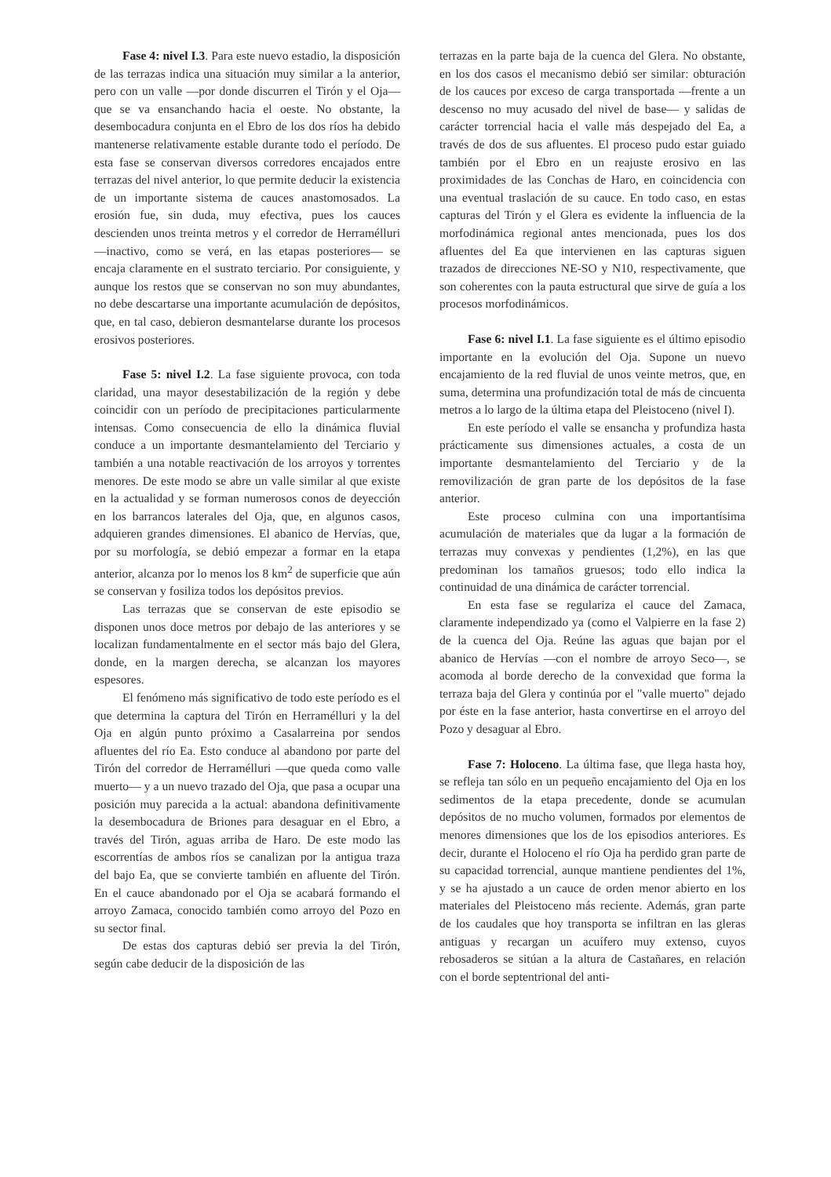Fase 4: nivel I.3. Para este nuevo estadio, la disposición de las terrazas indica una situación muy similar a la anterior, pero con un valle —por donde discurren el Tirón y el Oja— que se va ensanchando hacia el oeste. No obstante, la desembocadura conjunta en el Ebro de los dos ríos ha debido mantenerse relativamente estable durante todo el período. De esta fase se conservan diversos corredores encajados entre terrazas del nivel anterior, lo que permite deducir la existencia de un importante sistema de cauces anastomosados. La erosión fue, sin duda, muy efectiva, pues los cauces descienden unos treinta metros y el corredor de Herramélluri —inactivo, como se verá, en las etapas posteriores— se encaja claramente en el sustrato terciario. Por consiguiente, y aunque los restos que se conservan no son muy abundantes, no debe descartarse una importante acumulación de depósitos, que, en tal caso, debieron desmantelarse durante los procesos erosivos posteriores.
Fase 5: nivel I.2. La fase siguiente provoca, con toda claridad, una mayor desestabilización de la región y debe coincidir con un período de precipitaciones particularmente intensas. Como consecuencia de ello la dinámica fluvial conduce a un importante desmantelamiento del Terciario y también a una notable reactivación de los arroyos y torrentes menores. De este modo se abre un valle similar al que existe en la actualidad y se forman numerosos conos de deyección en los barrancos laterales del Oja, que, en algunos casos, adquieren grandes dimensiones. El abanico de Hervías, que, por su morfología, se debió empezar a formar en la etapa anterior, alcanza por lo menos los 8 km<sup>2</sup> de superficie que aún se conservan y fosiliza todos los depósitos previos.
Las terrazas que se conservan de este episodio se disponen unos doce metros por debajo de las anteriores y se localizan fundamentalmente en el sector más bajo del Glera, donde, en la margen derecha, se alcanzan los mayores espesores.
El fenómeno más significativo de todo este período es el que determina la captura del Tirón en Herramélluri y la del Oja en algún punto próximo a Casalarreina por sendos afluentes del río Ea. Esto conduce al abandono por parte del Tirón del corredor de Herramélluri —que queda como valle muerto— y a un nuevo trazado del Oja, que pasa a ocupar una posición muy parecida a la actual: abandona definitivamente la desembocadura de Briones para desaguar en el Ebro, a través del Tirón, aguas arriba de Haro. De este modo las escorrentías de ambos ríos se canalizan por la antigua traza del bajo Ea, que se convierte también en afluente del Tirón. En el cauce abandonado por el Oja se acabará formando el arroyo Zamaca, conocido también como arroyo del Pozo en su sector final.
De estas dos capturas debió ser previa la del Tirón, según cabe deducir de la disposición de las
terrazas en la parte baja de la cuenca del Glera. No obstante, en los dos casos el mecanismo debió ser similar: obturación de los cauces por exceso de carga transportada —frente a un descenso no muy acusado del nivel de base— y salidas de carácter torrencial hacia el valle más despejado del Ea, a través de dos de sus afluentes. El proceso pudo estar guiado también por el Ebro en un reajuste erosivo en las proximidades de las Conchas de Haro, en coincidencia con una eventual traslación de su cauce. En todo caso, en estas capturas del Tirón y el Glera es evidente la influencia de la morfodinámica regional antes mencionada, pues los dos afluentes del Ea que intervienen en las capturas siguen trazados de direcciones NE-SO y N10, respectivamente, que son coherentes con la pauta estructural que sirve de guía a los procesos morfodinámicos.
Fase 6: nivel I.1. La fase siguiente es el último episodio importante en la evolución del Oja. Supone un nuevo encajamiento de la red fluvial de unos veinte metros, que, en suma, determina una profundización total de más de cincuenta metros a lo largo de la última etapa del Pleistoceno (nivel I).
En este período el valle se ensancha y profundiza hasta prácticamente sus dimensiones actuales, a costa de un importante desmantelamiento del Terciario y de la removilización de gran parte de los depósitos de la fase anterior.
Este proceso culmina con una importantísima acumulación de materiales que da lugar a la formación de terrazas muy convexas y pendientes (1,2%), en las que predominan los tamaños gruesos; todo ello indica la continuidad de una dinámica de carácter torrencial.
En esta fase se regulariza el cauce del Zamaca, claramente independizado ya (como el Valpierre en la fase 2) de la cuenca del Oja. Reúne las aguas que bajan por el abanico de Hervías —con el nombre de arroyo Seco—, se acomoda al borde derecho de la convexidad que forma la terraza baja del Glera y continúa por el "valle muerto" dejado por éste en la fase anterior, hasta convertirse en el arroyo del Pozo y desaguar al Ebro.
Fase 7: Holoceno. La última fase, que llega hasta hoy, se refleja tan sólo en un pequeño encajamiento del Oja en los sedimentos de la etapa precedente, donde se acumulan depósitos de no mucho volumen, formados por elementos de menores dimensiones que los de los episodios anteriores. Es decir, durante el Holoceno el río Oja ha perdido gran parte de su capacidad torrencial, aunque mantiene pendientes del 1%, y se ha ajustado a un cauce de orden menor abierto en los materiales del Pleistoceno más reciente. Además, gran parte de los caudales que hoy transporta se infiltran en las gleras antiguas y recargan un acuífero muy extenso, cuyos rebosaderos se sitúan a la altura de Castañares, en relación con el borde septentrional del anti-